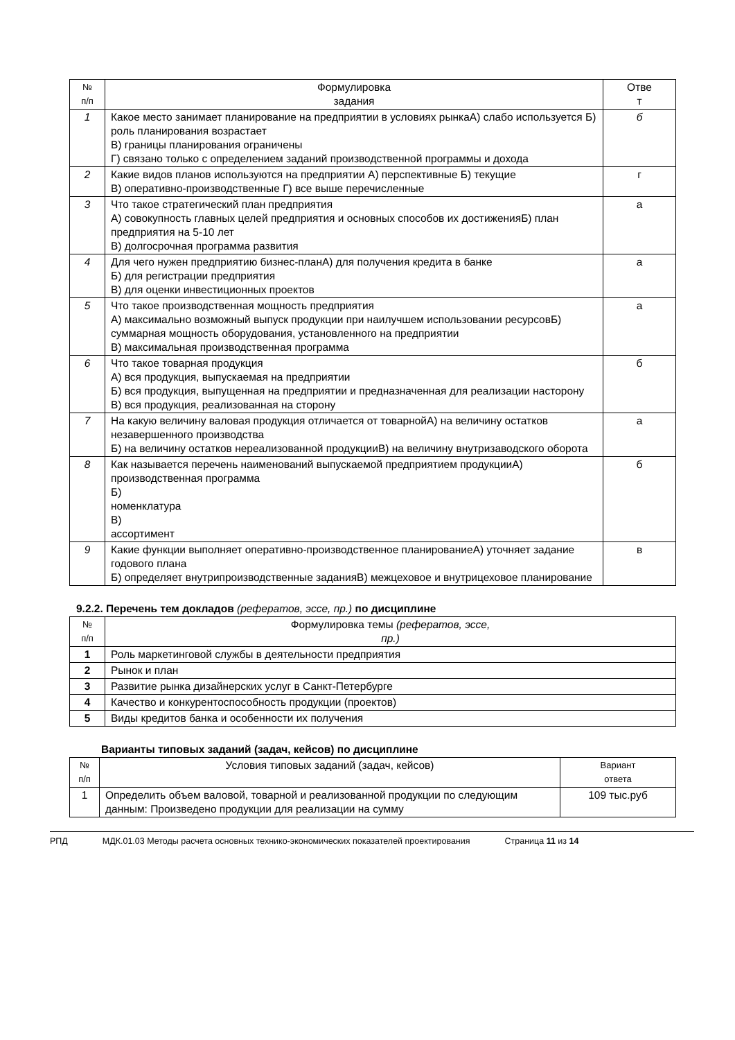| № п/п | Формулировка задания | Отве т |
| --- | --- | --- |
| 1 | Какое место занимает планирование на предприятии в условиях рынкаА) слабо используется Б) роль планирования возрастает В) границы планирования ограничены Г) связано только с определением заданий производственной программы и дохода | б |
| 2 | Какие видов планов используются на предприятии А) перспективные Б) текущие В) оперативно-производственные Г) все выше перечисленные | г |
| 3 | Что такое стратегический план предприятия А) совокупность главных целей предприятия и основных способов их достиженияБ) план предприятия на 5-10 лет В) долгосрочная программа развития | а |
| 4 | Для чего нужен предприятию бизнес-планА) для получения кредита в банке Б) для регистрации предприятия В) для оценки инвестиционных проектов | а |
| 5 | Что такое производственная мощность предприятия А) максимально возможный выпуск продукции при наилучшем использовании ресурсовБ) суммарная мощность оборудования, установленного на предприятии В) максимальная производственная программа | а |
| 6 | Что такое товарная продукция А) вся продукция, выпускаемая на предприятии Б) вся продукция, выпущенная на предприятии и предназначенная для реализации насторону В) вся продукция, реализованная на сторону | б |
| 7 | На какую величину валовая продукция отличается от товарнойА) на величину остатков незавершенного производства Б) на величину остатков нереализованной продукцииВ) на величину внутризаводского оборота | а |
| 8 | Как называется перечень наименований выпускаемой предприятием продукцииА) производственная программа Б) номенклатура В) ассортимент | б |
| 9 | Какие функции выполняет оперативно-производственное планированиеА) уточняет задание годового плана Б) определяет внутрипроизводственные заданияВ) межцеховое и внутрицеховое планирование | в |
9.2.2. Перечень тем докладов (рефератов, эссе, пр.) по дисциплине
| № п/п | Формулировка темы (рефератов, эссе, пр.) |
| --- | --- |
| 1 | Роль маркетинговой службы в деятельности предприятия |
| 2 | Рынок и план |
| 3 | Развитие рынка дизайнерских услуг в Санкт-Петербурге |
| 4 | Качество и конкурентоспособность продукции (проектов) |
| 5 | Виды кредитов банка и особенности их получения |
Варианты типовых заданий (задач, кейсов) по дисциплине
| № п/п | Условия типовых заданий (задач, кейсов) | Вариант ответа |
| --- | --- | --- |
| 1 | Определить объем валовой, товарной и реализованной продукции по следующим данным: Произведено продукции для реализации на сумму | 109 тыс.руб |
РПД МДК.01.03 Методы расчета основных технико-экономических показателей проектирования Страница 11 из 14